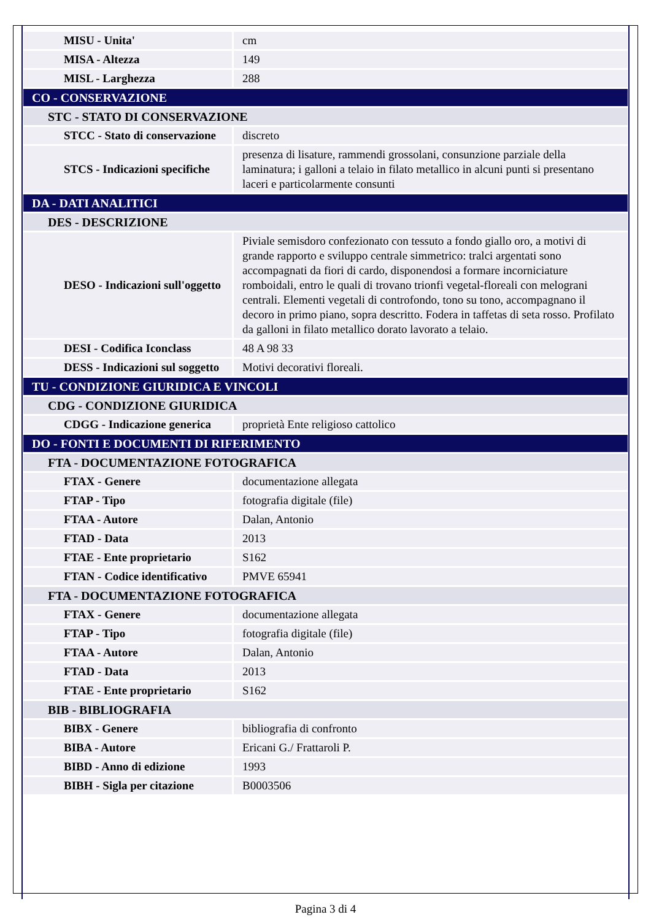| MISU - Unita' | cm |
| MISA - Altezza | 149 |
| MISL - Larghezza | 288 |
| CO - CONSERVAZIONE | |
| STC - STATO DI CONSERVAZIONE | |
| STCC - Stato di conservazione | discreto |
| STCS - Indicazioni specifiche | presenza di lisature, rammendi grossolani, consunzione parziale della laminatura; i galloni a telaio in filato metallico in alcuni punti si presentano laceri e particolarmente consunti |
| DA - DATI ANALITICI | |
| DES - DESCRIZIONE | |
| DESO - Indicazioni sull'oggetto | Piviale semisdoro confezionato con tessuto a fondo giallo oro, a motivi di grande rapporto e sviluppo centrale simmetrico: tralci argentati sono accompagnati da fiori di cardo, disponendosi a formare incorniciature romboidali, entro le quali di trovano trionfi vegetal-floreali con melograni centrali. Elementi vegetali di controfondo, tono su tono, accompagnano il decoro in primo piano, sopra descritto. Fodera in taffetas di seta rosso. Profilato da galloni in filato metallico dorato lavorato a telaio. |
| DESI - Codifica Iconclass | 48 A 98 33 |
| DESS - Indicazioni sul soggetto | Motivi decorativi floreali. |
| TU - CONDIZIONE GIURIDICA E VINCOLI | |
| CDG - CONDIZIONE GIURIDICA | |
| CDGG - Indicazione generica | proprietà Ente religioso cattolico |
| DO - FONTI E DOCUMENTI DI RIFERIMENTO | |
| FTA - DOCUMENTAZIONE FOTOGRAFICA | |
| FTAX - Genere | documentazione allegata |
| FTAP - Tipo | fotografia digitale (file) |
| FTAA - Autore | Dalan, Antonio |
| FTAD - Data | 2013 |
| FTAE - Ente proprietario | S162 |
| FTAN - Codice identificativo | PMVE 65941 |
| FTA - DOCUMENTAZIONE FOTOGRAFICA | |
| FTAX - Genere | documentazione allegata |
| FTAP - Tipo | fotografia digitale (file) |
| FTAA - Autore | Dalan, Antonio |
| FTAD - Data | 2013 |
| FTAE - Ente proprietario | S162 |
| BIB - BIBLIOGRAFIA | |
| BIBX - Genere | bibliografia di confronto |
| BIBA - Autore | Ericani G./ Frattaroli P. |
| BIBD - Anno di edizione | 1993 |
| BIBH - Sigla per citazione | B0003506 |
Pagina 3 di 4